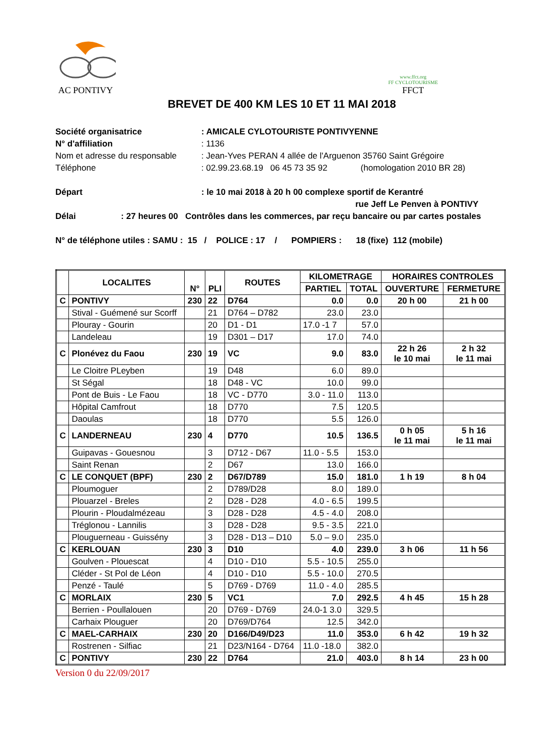AC PONTIVY
www.ffct.org
FF CYCLOTOURISME
FFCT
BREVET DE 400 KM LES 10 ET 11 MAI 2018
Société organisatrice: AMICALE CYLOTOURISTE PONTIVYENNE
N° d'affiliation: 1136
Nom et adresse du responsable: Jean-Yves PERAN 4 allée de l'Arguenon 35760 Saint Grégoire
Téléphone: 02.99.23.68.19 06 45 73 35 92 (homologation 2010 BR 28)
Départ: le 10 mai 2018 à 20 h 00 complexe sportif de Kerantré
rue Jeff Le Penven à PONTIVY
Délai : 27 heures 00 Contrôles dans les commerces, par reçu bancaire ou par cartes postales
N° de téléphone utiles : SAMU : 15 / POLICE : 17 / POMPIERS : 18 (fixe) 112 (mobile)
| | LOCALITES | N° | PLI | ROUTES | KILOMETRAGE | | HORAIRES CONTROLES | |
| --- | --- | --- | --- | --- | --- | --- | --- | --- |
| | | | | | PARTIEL | TOTAL | OUVERTURE | FERMETURE |
| C | PONTIVY | 230 | 22 | D764 | 0.0 | 0.0 | 20 h 00 | 21 h 00 |
| | Stival - Guémené sur Scorff | | 21 | D764 – D782 | 23.0 | 23.0 | | |
| | Plouray - Gourin | | 20 | D1 - D1 | 17.0 -1 7 | 57.0 | | |
| | Landeleau | | 19 | D301 – D17 | 17.0 | 74.0 | | |
| C | Plonévez du Faou | 230 | 19 | VC | 9.0 | 83.0 | 22 h 26 le 10 mai | 2 h 32 le 11 mai |
| | Le Cloitre PLeyben | | 19 | D48 | 6.0 | 89.0 | | |
| | St Ségal | | 18 | D48 - VC | 10.0 | 99.0 | | |
| | Pont de Buis - Le Faou | | 18 | VC - D770 | 3.0 - 11.0 | 113.0 | | |
| | Hôpital Camfrout | | 18 | D770 | 7.5 | 120.5 | | |
| | Daoulas | | 18 | D770 | 5.5 | 126.0 | | |
| C | LANDERNEAU | 230 | 4 | D770 | 10.5 | 136.5 | 0 h 05 le 11 mai | 5 h 16 le 11 mai |
| | Guipavas - Gouesnou | | 3 | D712 - D67 | 11.0 - 5.5 | 153.0 | | |
| | Saint Renan | | 2 | D67 | 13.0 | 166.0 | | |
| C | LE CONQUET (BPF) | 230 | 2 | D67/D789 | 15.0 | 181.0 | 1 h 19 | 8 h 04 |
| | Ploumoguer | | 2 | D789/D28 | 8.0 | 189.0 | | |
| | Plouarzel - Breles | | 2 | D28 - D28 | 4.0 - 6.5 | 199.5 | | |
| | Plourin - Ploudalmézeau | | 3 | D28 - D28 | 4.5 - 4.0 | 208.0 | | |
| | Tréglonou - Lannilis | | 3 | D28 - D28 | 9.5 - 3.5 | 221.0 | | |
| | Plouguerneau - Guissény | | 3 | D28 - D13 – D10 | 5.0 – 9.0 | 235.0 | | |
| C | KERLOUAN | 230 | 3 | D10 | 4.0 | 239.0 | 3 h 06 | 11 h 56 |
| | Goulven - Plouescat | | 4 | D10 - D10 | 5.5 - 10.5 | 255.0 | | |
| | Cléder - St Pol de Léon | | 4 | D10 - D10 | 5.5 - 10.0 | 270.5 | | |
| | Penzé - Taulé | | 5 | D769 - D769 | 11.0 - 4.0 | 285.5 | | |
| C | MORLAIX | 230 | 5 | VC1 | 7.0 | 292.5 | 4 h 45 | 15 h 28 |
| | Berrien - Poullalouen | | 20 | D769 - D769 | 24.0-1 3.0 | 329.5 | | |
| | Carhaix Plouguer | | 20 | D769/D764 | 12.5 | 342.0 | | |
| C | MAEL-CARHAIX | 230 | 20 | D166/D49/D23 | 11.0 | 353.0 | 6 h 42 | 19 h 32 |
| | Rostrenen - Silfiac | | 21 | D23/N164 - D764 | 11.0 -18.0 | 382.0 | | |
| C | PONTIVY | 230 | 22 | D764 | 21.0 | 403.0 | 8 h 14 | 23 h 00 |
Version 0 du 22/09/2017